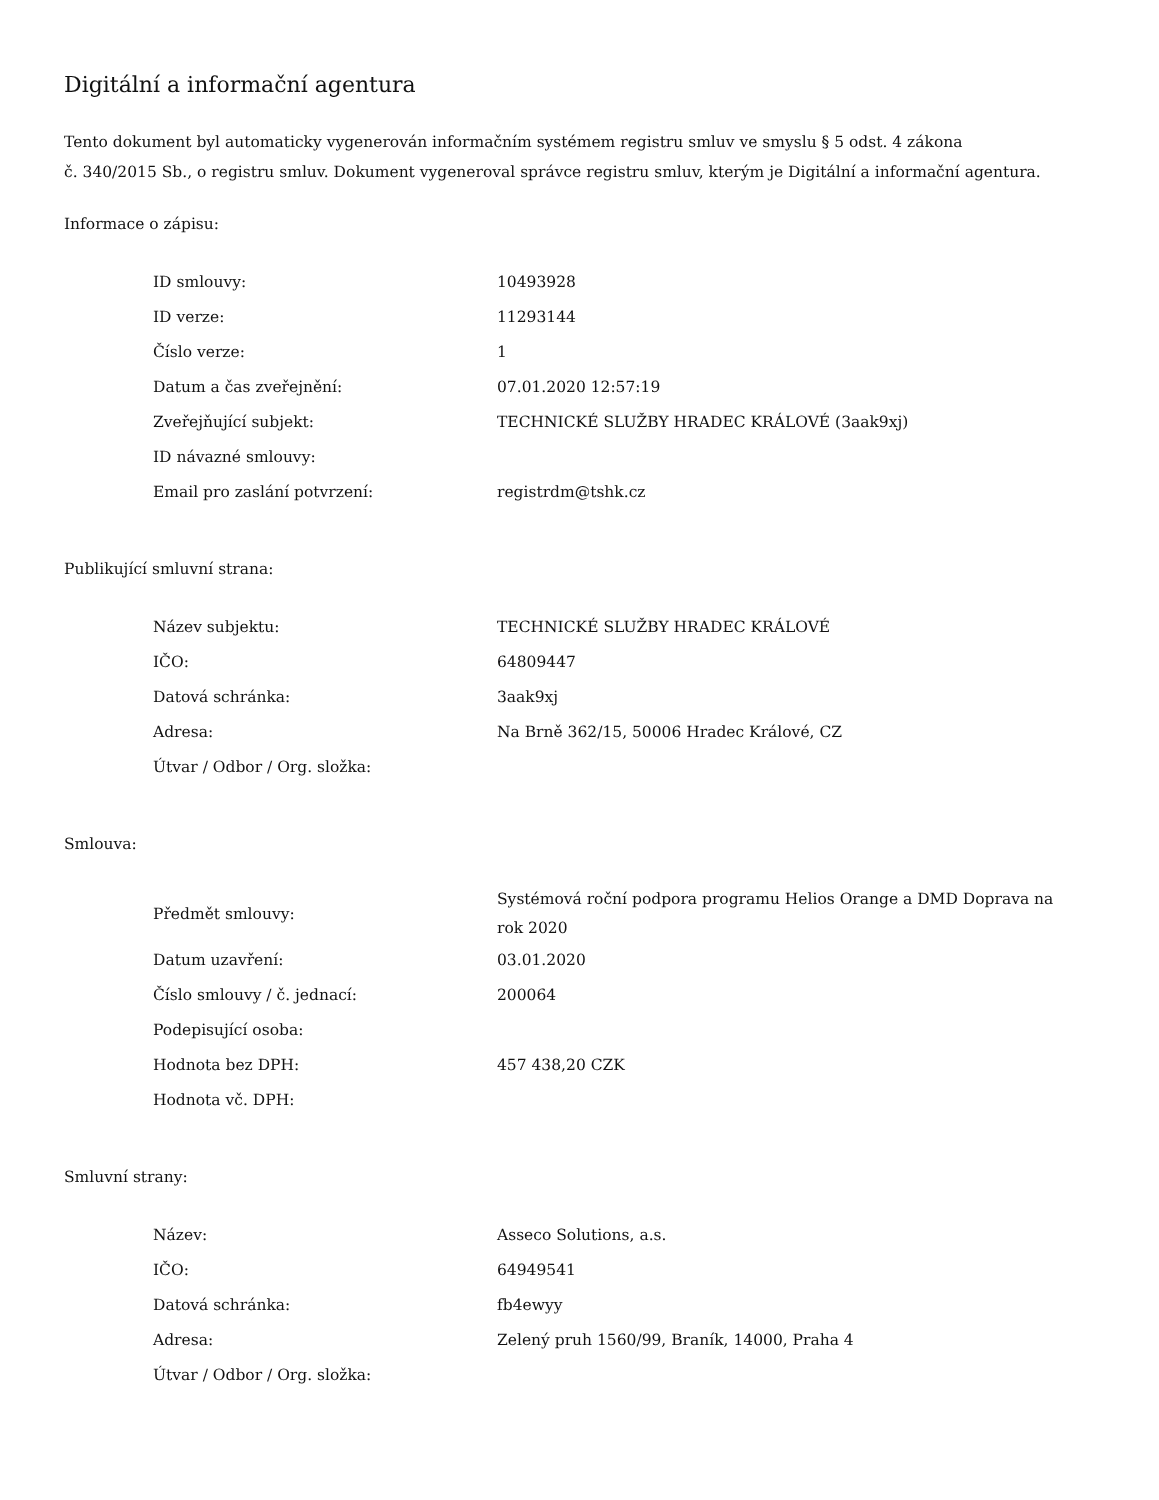Digitální a informační agentura
Tento dokument byl automaticky vygenerován informačním systémem registru smluv ve smyslu § 5 odst. 4 zákona
č. 340/2015 Sb., o registru smluv. Dokument vygeneroval správce registru smluv, kterým je Digitální a informační agentura.
Informace o zápisu:
| ID smlouvy: | 10493928 |
| ID verze: | 11293144 |
| Číslo verze: | 1 |
| Datum a čas zveřejnění: | 07.01.2020 12:57:19 |
| Zveřejňující subjekt: | TECHNICKÉ SLUŽBY HRADEC KRÁLOVÉ (3aak9xj) |
| ID návazné smlouvy: | |
| Email pro zaslání potvrzení: | registrdm@tshk.cz |
Publikující smluvní strana:
| Název subjektu: | TECHNICKÉ SLUŽBY HRADEC KRÁLOVÉ |
| IČO: | 64809447 |
| Datová schránka: | 3aak9xj |
| Adresa: | Na Brně 362/15, 50006 Hradec Králové, CZ |
| Útvar / Odbor / Org. složka: | |
Smlouva:
| Předmět smlouvy: | Systémová roční podpora programu Helios Orange a DMD Doprava na rok 2020 |
| Datum uzavření: | 03.01.2020 |
| Číslo smlouvy / č. jednací: | 200064 |
| Podepisující osoba: | |
| Hodnota bez DPH: | 457 438,20 CZK |
| Hodnota vč. DPH: | |
Smluvní strany:
| Název: | Asseco Solutions, a.s. |
| IČO: | 64949541 |
| Datová schránka: | fb4ewyy |
| Adresa: | Zelený pruh 1560/99, Braník, 14000, Praha 4 |
| Útvar / Odbor / Org. složka: | |